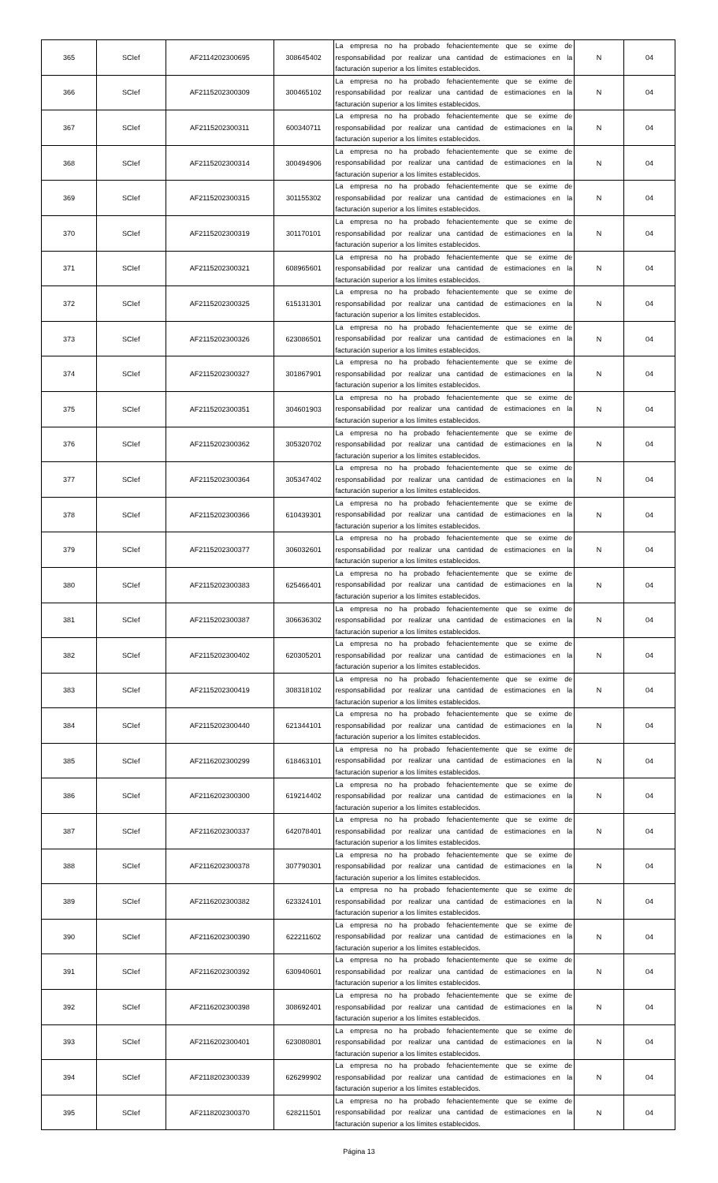| 365 | SCIef | AF2114202300695 | 308645402 | La empresa no ha probado fehacientemente que se exime de responsabilidad por realizar una cantidad de estimaciones en la facturación superior a los límites establecidos. | N | 04 |
| 366 | SCIef | AF2115202300309 | 300465102 | La empresa no ha probado fehacientemente que se exime de responsabilidad por realizar una cantidad de estimaciones en la facturación superior a los límites establecidos. | N | 04 |
| 367 | SCIef | AF2115202300311 | 600340711 | La empresa no ha probado fehacientemente que se exime de responsabilidad por realizar una cantidad de estimaciones en la facturación superior a los límites establecidos. | N | 04 |
| 368 | SCIef | AF2115202300314 | 300494906 | La empresa no ha probado fehacientemente que se exime de responsabilidad por realizar una cantidad de estimaciones en la facturación superior a los límites establecidos. | N | 04 |
| 369 | SCIef | AF2115202300315 | 301155302 | La empresa no ha probado fehacientemente que se exime de responsabilidad por realizar una cantidad de estimaciones en la facturación superior a los límites establecidos. | N | 04 |
| 370 | SCIef | AF2115202300319 | 301170101 | La empresa no ha probado fehacientemente que se exime de responsabilidad por realizar una cantidad de estimaciones en la facturación superior a los límites establecidos. | N | 04 |
| 371 | SCIef | AF2115202300321 | 608965601 | La empresa no ha probado fehacientemente que se exime de responsabilidad por realizar una cantidad de estimaciones en la facturación superior a los límites establecidos. | N | 04 |
| 372 | SCIef | AF2115202300325 | 615131301 | La empresa no ha probado fehacientemente que se exime de responsabilidad por realizar una cantidad de estimaciones en la facturación superior a los límites establecidos. | N | 04 |
| 373 | SCIef | AF2115202300326 | 623086501 | La empresa no ha probado fehacientemente que se exime de responsabilidad por realizar una cantidad de estimaciones en la facturación superior a los límites establecidos. | N | 04 |
| 374 | SCIef | AF2115202300327 | 301867901 | La empresa no ha probado fehacientemente que se exime de responsabilidad por realizar una cantidad de estimaciones en la facturación superior a los límites establecidos. | N | 04 |
| 375 | SCIef | AF2115202300351 | 304601903 | La empresa no ha probado fehacientemente que se exime de responsabilidad por realizar una cantidad de estimaciones en la facturación superior a los límites establecidos. | N | 04 |
| 376 | SCIef | AF2115202300362 | 305320702 | La empresa no ha probado fehacientemente que se exime de responsabilidad por realizar una cantidad de estimaciones en la facturación superior a los límites establecidos. | N | 04 |
| 377 | SCIef | AF2115202300364 | 305347402 | La empresa no ha probado fehacientemente que se exime de responsabilidad por realizar una cantidad de estimaciones en la facturación superior a los límites establecidos. | N | 04 |
| 378 | SCIef | AF2115202300366 | 610439301 | La empresa no ha probado fehacientemente que se exime de responsabilidad por realizar una cantidad de estimaciones en la facturación superior a los límites establecidos. | N | 04 |
| 379 | SCIef | AF2115202300377 | 306032601 | La empresa no ha probado fehacientemente que se exime de responsabilidad por realizar una cantidad de estimaciones en la facturación superior a los límites establecidos. | N | 04 |
| 380 | SCIef | AF2115202300383 | 625466401 | La empresa no ha probado fehacientemente que se exime de responsabilidad por realizar una cantidad de estimaciones en la facturación superior a los límites establecidos. | N | 04 |
| 381 | SCIef | AF2115202300387 | 306636302 | La empresa no ha probado fehacientemente que se exime de responsabilidad por realizar una cantidad de estimaciones en la facturación superior a los límites establecidos. | N | 04 |
| 382 | SCIef | AF2115202300402 | 620305201 | La empresa no ha probado fehacientemente que se exime de responsabilidad por realizar una cantidad de estimaciones en la facturación superior a los límites establecidos. | N | 04 |
| 383 | SCIef | AF2115202300419 | 308318102 | La empresa no ha probado fehacientemente que se exime de responsabilidad por realizar una cantidad de estimaciones en la facturación superior a los límites establecidos. | N | 04 |
| 384 | SCIef | AF2115202300440 | 621344101 | La empresa no ha probado fehacientemente que se exime de responsabilidad por realizar una cantidad de estimaciones en la facturación superior a los límites establecidos. | N | 04 |
| 385 | SCIef | AF2116202300299 | 618463101 | La empresa no ha probado fehacientemente que se exime de responsabilidad por realizar una cantidad de estimaciones en la facturación superior a los límites establecidos. | N | 04 |
| 386 | SCIef | AF2116202300300 | 619214402 | La empresa no ha probado fehacientemente que se exime de responsabilidad por realizar una cantidad de estimaciones en la facturación superior a los límites establecidos. | N | 04 |
| 387 | SCIef | AF2116202300337 | 642078401 | La empresa no ha probado fehacientemente que se exime de responsabilidad por realizar una cantidad de estimaciones en la facturación superior a los límites establecidos. | N | 04 |
| 388 | SCIef | AF2116202300378 | 307790301 | La empresa no ha probado fehacientemente que se exime de responsabilidad por realizar una cantidad de estimaciones en la facturación superior a los límites establecidos. | N | 04 |
| 389 | SCIef | AF2116202300382 | 623324101 | La empresa no ha probado fehacientemente que se exime de responsabilidad por realizar una cantidad de estimaciones en la facturación superior a los límites establecidos. | N | 04 |
| 390 | SCIef | AF2116202300390 | 622211602 | La empresa no ha probado fehacientemente que se exime de responsabilidad por realizar una cantidad de estimaciones en la facturación superior a los límites establecidos. | N | 04 |
| 391 | SCIef | AF2116202300392 | 630940601 | La empresa no ha probado fehacientemente que se exime de responsabilidad por realizar una cantidad de estimaciones en la facturación superior a los límites establecidos. | N | 04 |
| 392 | SCIef | AF2116202300398 | 308692401 | La empresa no ha probado fehacientemente que se exime de responsabilidad por realizar una cantidad de estimaciones en la facturación superior a los límites establecidos. | N | 04 |
| 393 | SCIef | AF2116202300401 | 623080801 | La empresa no ha probado fehacientemente que se exime de responsabilidad por realizar una cantidad de estimaciones en la facturación superior a los límites establecidos. | N | 04 |
| 394 | SCIef | AF2118202300339 | 626299902 | La empresa no ha probado fehacientemente que se exime de responsabilidad por realizar una cantidad de estimaciones en la facturación superior a los límites establecidos. | N | 04 |
| 395 | SCIef | AF2118202300370 | 628211501 | La empresa no ha probado fehacientemente que se exime de responsabilidad por realizar una cantidad de estimaciones en la facturación superior a los límites establecidos. | N | 04 |
Página 13